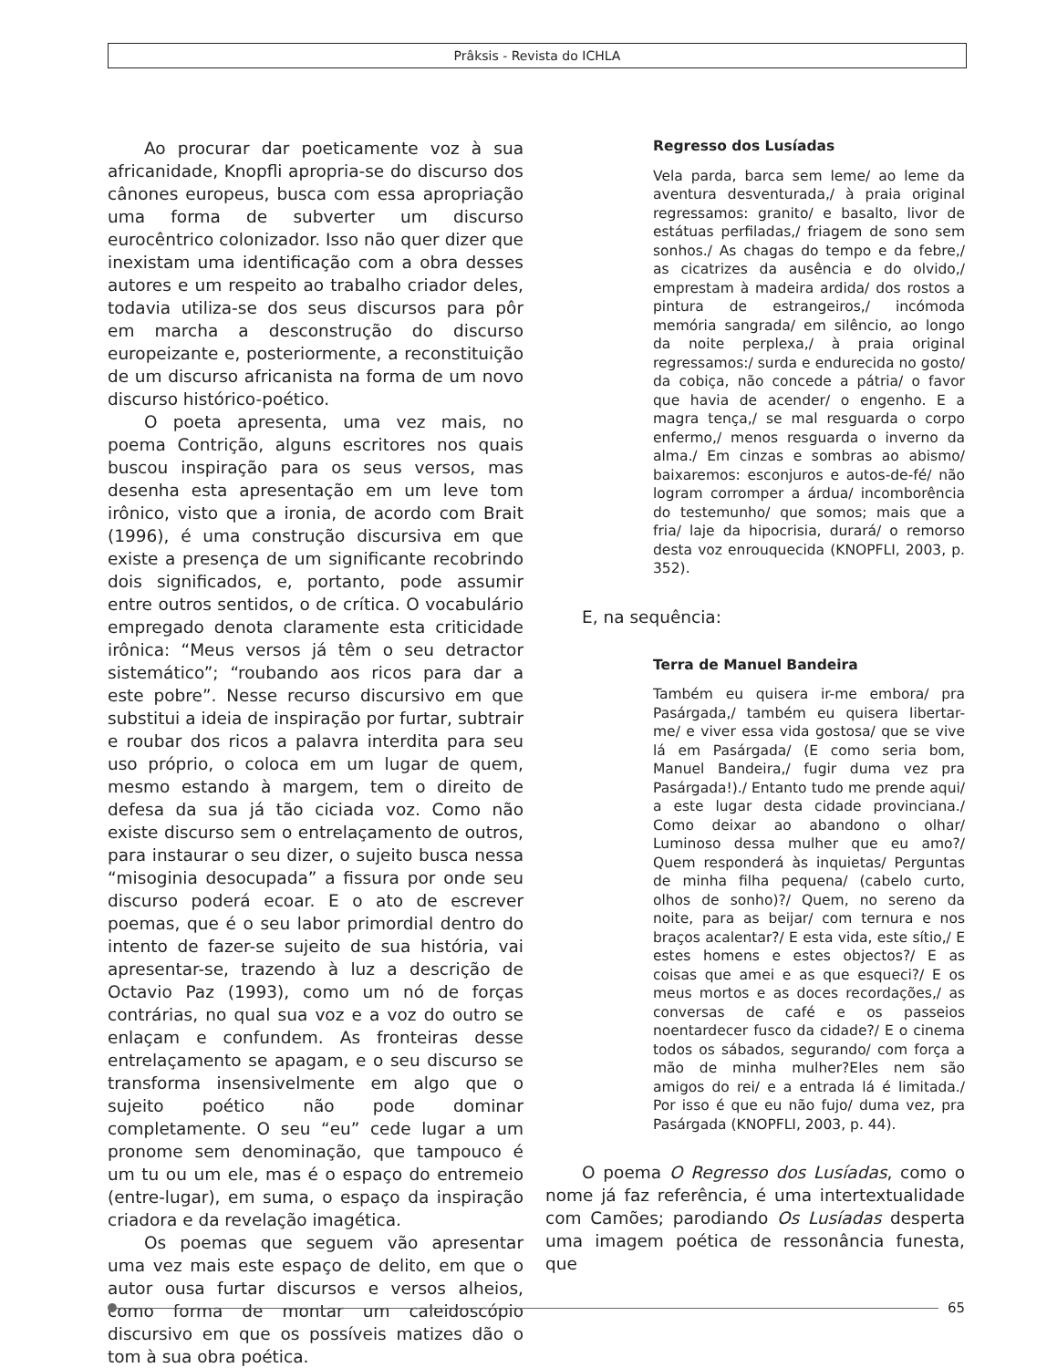Prâksis - Revista do ICHLA
Ao procurar dar poeticamente voz à sua africanidade, Knopfli apropria-se do discurso dos cânones europeus, busca com essa apropriação uma forma de subverter um discurso eurocêntrico colonizador. Isso não quer dizer que inexistam uma identificação com a obra desses autores e um respeito ao trabalho criador deles, todavia utiliza-se dos seus discursos para pôr em marcha a desconstrução do discurso europeizante e, posteriormente, a reconstituição de um discurso africanista na forma de um novo discurso histórico-poético.
O poeta apresenta, uma vez mais, no poema Contrição, alguns escritores nos quais buscou inspiração para os seus versos, mas desenha esta apresentação em um leve tom irônico, visto que a ironia, de acordo com Brait (1996), é uma construção discursiva em que existe a presença de um significante recobrindo dois significados, e, portanto, pode assumir entre outros sentidos, o de crítica. O vocabulário empregado denota claramente esta criticidade irônica: “Meus versos já têm o seu detractor sistemático”; “roubando aos ricos para dar a este pobre”. Nesse recurso discursivo em que substitui a ideia de inspiração por furtar, subtrair e roubar dos ricos a palavra interdita para seu uso próprio, o coloca em um lugar de quem, mesmo estando à margem, tem o direito de defesa da sua já tão ciciada voz. Como não existe discurso sem o entrelaçamento de outros, para instaurar o seu dizer, o sujeito busca nessa “misoginia desocupada” a fissura por onde seu discurso poderá ecoar. E o ato de escrever poemas, que é o seu labor primordial dentro do intento de fazer-se sujeito de sua história, vai apresentar-se, trazendo à luz a descrição de Octavio Paz (1993), como um nó de forças contrárias, no qual sua voz e a voz do outro se enlaçam e confundem. As fronteiras desse entrelaçamento se apagam, e o seu discurso se transforma insensivelmente em algo que o sujeito poético não pode dominar completamente. O seu “eu” cede lugar a um pronome sem denominação, que tampouco é um tu ou um ele, mas é o espaço do entremeio (entre-lugar), em suma, o espaço da inspiração criadora e da revelação imagética.
Os poemas que seguem vão apresentar uma vez mais este espaço de delito, em que o autor ousa furtar discursos e versos alheios, como forma de montar um caleidoscópio discursivo em que os possíveis matizes dão o tom à sua obra poética.
Regresso dos Lusíadas
Vela parda, barca sem leme/ ao leme da aventura desventurada,/ à praia original regressamos: granito/ e basalto, livor de estátuas perfiladas,/ friagem de sono sem sonhos./ As chagas do tempo e da febre,/ as cicatrizes da ausência e do olvido,/ emprestam à madeira ardida/ dos rostos a pintura de estrangeiros,/ incómoda memória sangrada/ em silêncio, ao longo da noite perplexa,/ à praia original regressamos:/ surda e endurecida no gosto/ da cobiça, não concede a pátria/ o favor que havia de acender/ o engenho. E a magra tença,/ se mal resguarda o corpo enfermo,/ menos resguarda o inverno da alma./ Em cinzas e sombras ao abismo/ baixaremos: esconjuros e autos-de-fé/ não logram corromper a árdua/ incomborência do testemunho/ que somos; mais que a fria/ laje da hipocrisia, durará/ o remorso desta voz enrouquecida (KNOPFLI, 2003, p. 352).
E, na sequência:
Terra de Manuel Bandeira
Também eu quisera ir-me embora/ pra Pasárgada,/ também eu quisera libertar-me/ e viver essa vida gostosa/ que se vive lá em Pasárgada/ (E como seria bom, Manuel Bandeira,/ fugir duma vez pra Pasárgada!)./ Entanto tudo me prende aqui/ a este lugar desta cidade provinciana./ Como deixar ao abandono o olhar/ Luminoso dessa mulher que eu amo?/ Quem responderá às inquietas/ Perguntas de minha filha pequena/ (cabelo curto, olhos de sonho)?/ Quem, no sereno da noite, para as beijar/ com ternura e nos braços acalentar?/ E esta vida, este sítio,/ E estes homens e estes objectos?/ E as coisas que amei e as que esqueci?/ E os meus mortos e as doces recordações,/ as conversas de café e os passeios noentardecer fusco da cidade?/ E o cinema todos os sábados, segurando/ com força a mão de minha mulher?Eles nem são amigos do rei/ e a entrada lá é limitada./ Por isso é que eu não fujo/ duma vez, pra Pasárgada (KNOPFLI, 2003, p. 44).
O poema O Regresso dos Lusíadas, como o nome já faz referência, é uma intertextualidade com Camões; parodiando Os Lusíadas desperta uma imagem poética de ressonância funesta, que
65